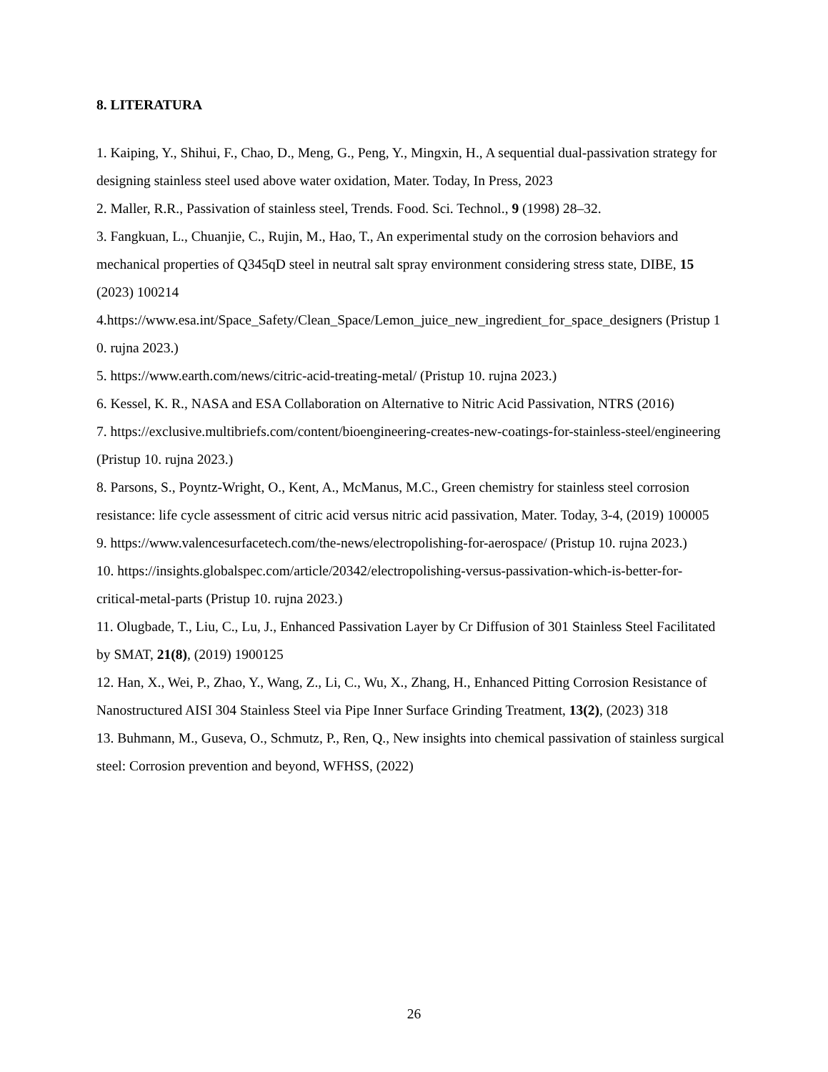8. LITERATURA
1. Kaiping, Y., Shihui, F., Chao, D., Meng, G., Peng, Y., Mingxin, H., A sequential dual-passivation strategy for designing stainless steel used above water oxidation, Mater. Today, In Press, 2023
2. Maller, R.R., Passivation of stainless steel, Trends. Food. Sci. Technol., 9 (1998) 28–32.
3. Fangkuan, L., Chuanjie, C., Rujin, M., Hao, T., An experimental study on the corrosion behaviors and mechanical properties of Q345qD steel in neutral salt spray environment considering stress state, DIBE, 15 (2023) 100214
4.https://www.esa.int/Space_Safety/Clean_Space/Lemon_juice_new_ingredient_for_space_designers (Pristup 10. rujna 2023.)
5. https://www.earth.com/news/citric-acid-treating-metal/ (Pristup 10. rujna 2023.)
6. Kessel, K. R., NASA and ESA Collaboration on Alternative to Nitric Acid Passivation, NTRS (2016)
7. https://exclusive.multibriefs.com/content/bioengineering-creates-new-coatings-for-stainless-steel/engineering (Pristup 10. rujna 2023.)
8. Parsons, S., Poyntz-Wright, O., Kent, A., McManus, M.C., Green chemistry for stainless steel corrosion resistance: life cycle assessment of citric acid versus nitric acid passivation, Mater. Today, 3-4, (2019) 100005
9. https://www.valencesurfacetech.com/the-news/electropolishing-for-aerospace/ (Pristup 10. rujna 2023.)
10. https://insights.globalspec.com/article/20342/electropolishing-versus-passivation-which-is-better-for-critical-metal-parts (Pristup 10. rujna 2023.)
11. Olugbade, T., Liu, C., Lu, J., Enhanced Passivation Layer by Cr Diffusion of 301 Stainless Steel Facilitated by SMAT, 21(8), (2019) 1900125
12. Han, X., Wei, P., Zhao, Y., Wang, Z., Li, C., Wu, X., Zhang, H., Enhanced Pitting Corrosion Resistance of Nanostructured AISI 304 Stainless Steel via Pipe Inner Surface Grinding Treatment, 13(2), (2023) 318
13. Buhmann, M., Guseva, O., Schmutz, P., Ren, Q., New insights into chemical passivation of stainless surgical steel: Corrosion prevention and beyond, WFHSS, (2022)
26